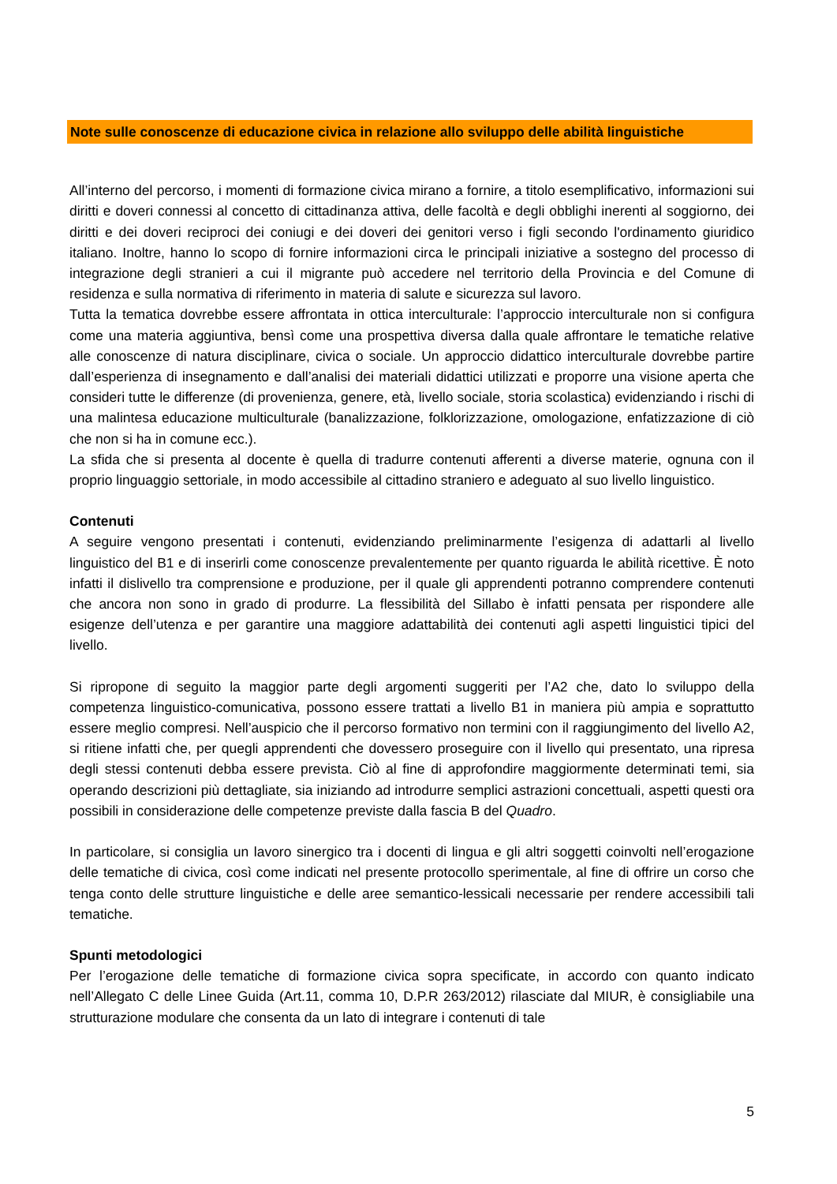Note sulle conoscenze di educazione civica in relazione allo sviluppo delle abilità linguistiche
All’interno del percorso, i momenti di formazione civica mirano a fornire, a titolo esemplificativo, informazioni sui diritti e doveri connessi al concetto di cittadinanza attiva, delle facoltà e degli obblighi inerenti al soggiorno, dei diritti e dei doveri reciproci dei coniugi e dei doveri dei genitori verso i figli secondo l'ordinamento giuridico italiano. Inoltre, hanno lo scopo di fornire informazioni circa le principali iniziative a sostegno del processo di integrazione degli stranieri a cui il migrante può accedere nel territorio della Provincia e del Comune di residenza e sulla normativa di riferimento in materia di salute e sicurezza sul lavoro.
Tutta la tematica dovrebbe essere affrontata in ottica interculturale: l’approccio interculturale non si configura come una materia aggiuntiva, bensì come una prospettiva diversa dalla quale affrontare le tematiche relative alle conoscenze di natura disciplinare, civica o sociale. Un approccio didattico interculturale dovrebbe partire dall’esperienza di insegnamento e dall’analisi dei materiali didattici utilizzati e proporre una visione aperta che consideri tutte le differenze (di provenienza, genere, età, livello sociale, storia scolastica) evidenziando i rischi di una malintesa educazione multiculturale (banalizzazione, folklorizzazione, omologazione, enfatizzazione di ciò che non si ha in comune ecc.).
La sfida che si presenta al docente è quella di tradurre contenuti afferenti a diverse materie, ognuna con il proprio linguaggio settoriale, in modo accessibile al cittadino straniero e adeguato al suo livello linguistico.
Contenuti
A seguire vengono presentati i contenuti, evidenziando preliminarmente l’esigenza di adattarli al livello linguistico del B1 e di inserirli come conoscenze prevalentemente per quanto riguarda le abilità ricettive. È noto infatti il dislivello tra comprensione e produzione, per il quale gli apprendenti potranno comprendere contenuti che ancora non sono in grado di produrre. La flessibilità del Sillabo è infatti pensata per rispondere alle esigenze dell’utenza e per garantire una maggiore adattabilità dei contenuti agli aspetti linguistici tipici del livello.
Si ripropone di seguito la maggior parte degli argomenti suggeriti per l’A2 che, dato lo sviluppo della competenza linguistico-comunicativa, possono essere trattati a livello B1 in maniera più ampia e soprattutto essere meglio compresi. Nell’auspicio che il percorso formativo non termini con il raggiungimento del livello A2, si ritiene infatti che, per quegli apprendenti che dovessero proseguire con il livello qui presentato, una ripresa degli stessi contenuti debba essere prevista. Ciò al fine di approfondire maggiormente determinati temi, sia operando descrizioni più dettagliate, sia iniziando ad introdurre semplici astrazioni concettuali, aspetti questi ora possibili in considerazione delle competenze previste dalla fascia B del Quadro.
In particolare, si consiglia un lavoro sinergico tra i docenti di lingua e gli altri soggetti coinvolti nell’erogazione delle tematiche di civica, così come indicati nel presente protocollo sperimentale, al fine di offrire un corso che tenga conto delle strutture linguistiche e delle aree semantico-lessicali necessarie per rendere accessibili tali tematiche.
Spunti metodologici
Per l’erogazione delle tematiche di formazione civica sopra specificate, in accordo con quanto indicato nell’Allegato C delle Linee Guida (Art.11, comma 10, D.P.R 263/2012) rilasciate dal MIUR, è consigliabile una strutturazione modulare che consenta da un lato di integrare i contenuti di tale
5